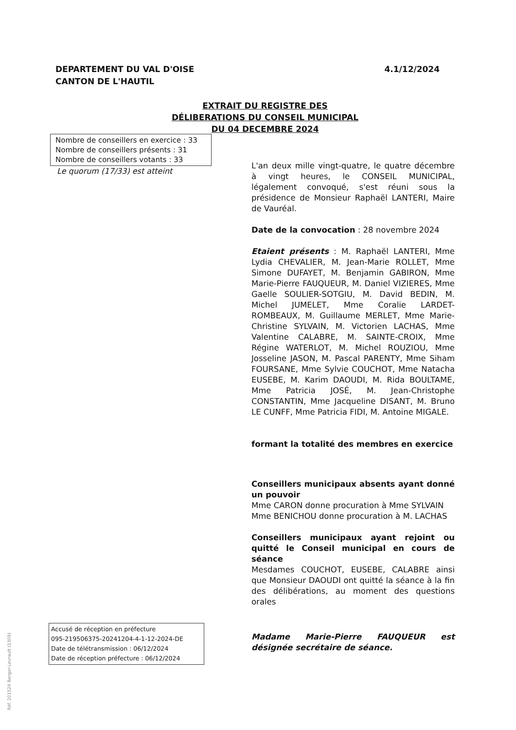DEPARTEMENT DU VAL D'OISE
CANTON DE L'HAUTIL
4.1/12/2024
EXTRAIT DU REGISTRE DES DÉLIBERATIONS DU CONSEIL MUNICIPAL DU 04 DECEMBRE 2024
Nombre de conseillers en exercice : 33
Nombre de conseillers présents : 31
Nombre de conseillers votants : 33
Le quorum (17/33) est atteint
L'an deux mille vingt-quatre, le quatre décembre à vingt heures, le CONSEIL MUNICIPAL, légalement convoqué, s'est réuni sous la présidence de Monsieur Raphaël LANTERI, Maire de Vauréal.
Date de la convocation : 28 novembre 2024
Etaient présents : M. Raphaël LANTERI, Mme Lydia CHEVALIER, M. Jean-Marie ROLLET, Mme Simone DUFAYET, M. Benjamin GABIRON, Mme Marie-Pierre FAUQUEUR, M. Daniel VIZIERES, Mme Gaelle SOULIER-SOTGIU, M. David BEDIN, M. Michel JUMELET, Mme Coralie LARDET-ROMBEAUX, M. Guillaume MERLET, Mme Marie-Christine SYLVAIN, M. Victorien LACHAS, Mme Valentine CALABRE, M. SAINTE-CROIX, Mme Régine WATERLOT, M. Michel ROUZIOU, Mme Josseline JASON, M. Pascal PARENTY, Mme Siham FOURSANE, Mme Sylvie COUCHOT, Mme Natacha EUSEBE, M. Karim DAOUDI, M. Rida BOULTAME, Mme Patricia JOSÉ, M. Jean-Christophe CONSTANTIN, Mme Jacqueline DISANT, M. Bruno LE CUNFF, Mme Patricia FIDI, M. Antoine MIGALE.
formant la totalité des membres en exercice
Conseillers municipaux absents ayant donné un pouvoir
Mme CARON donne procuration à Mme SYLVAIN
Mme BENICHOU donne procuration à M. LACHAS
Conseillers municipaux ayant rejoint ou quitté le Conseil municipal en cours de séance
Mesdames COUCHOT, EUSEBE, CALABRE ainsi que Monsieur DAOUDI ont quitté la séance à la fin des délibérations, au moment des questions orales
Madame Marie-Pierre FAUQUEUR est désignée secrétaire de séance.
Accusé de réception en préfecture
095-219506375-20241204-4-1-12-2024-DE
Date de télétransmission : 06/12/2024
Date de réception préfecture : 06/12/2024
Réf. 201524 Berger-Levrault (1309)